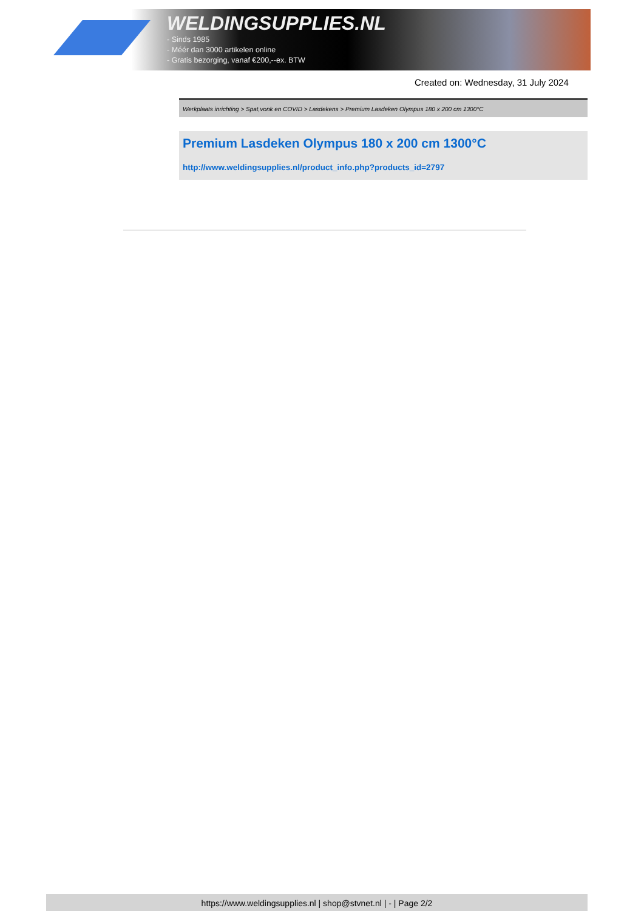WELDINGSUPPLIES.NL
- Sinds 1985
- Méér dan 3000 artikelen online
- Gratis bezorging, vanaf €200,--ex. BTW
Created on: Wednesday, 31 July 2024
Werkplaats inrichting > Spat,vonk en COVID > Lasdekens > Premium Lasdeken Olympus 180 x 200 cm 1300°C
Premium Lasdeken Olympus 180 x 200 cm 1300°C
http://www.weldingsupplies.nl/product_info.php?products_id=2797
https://www.weldingsupplies.nl | shop@stvnet.nl | - | Page 2/2